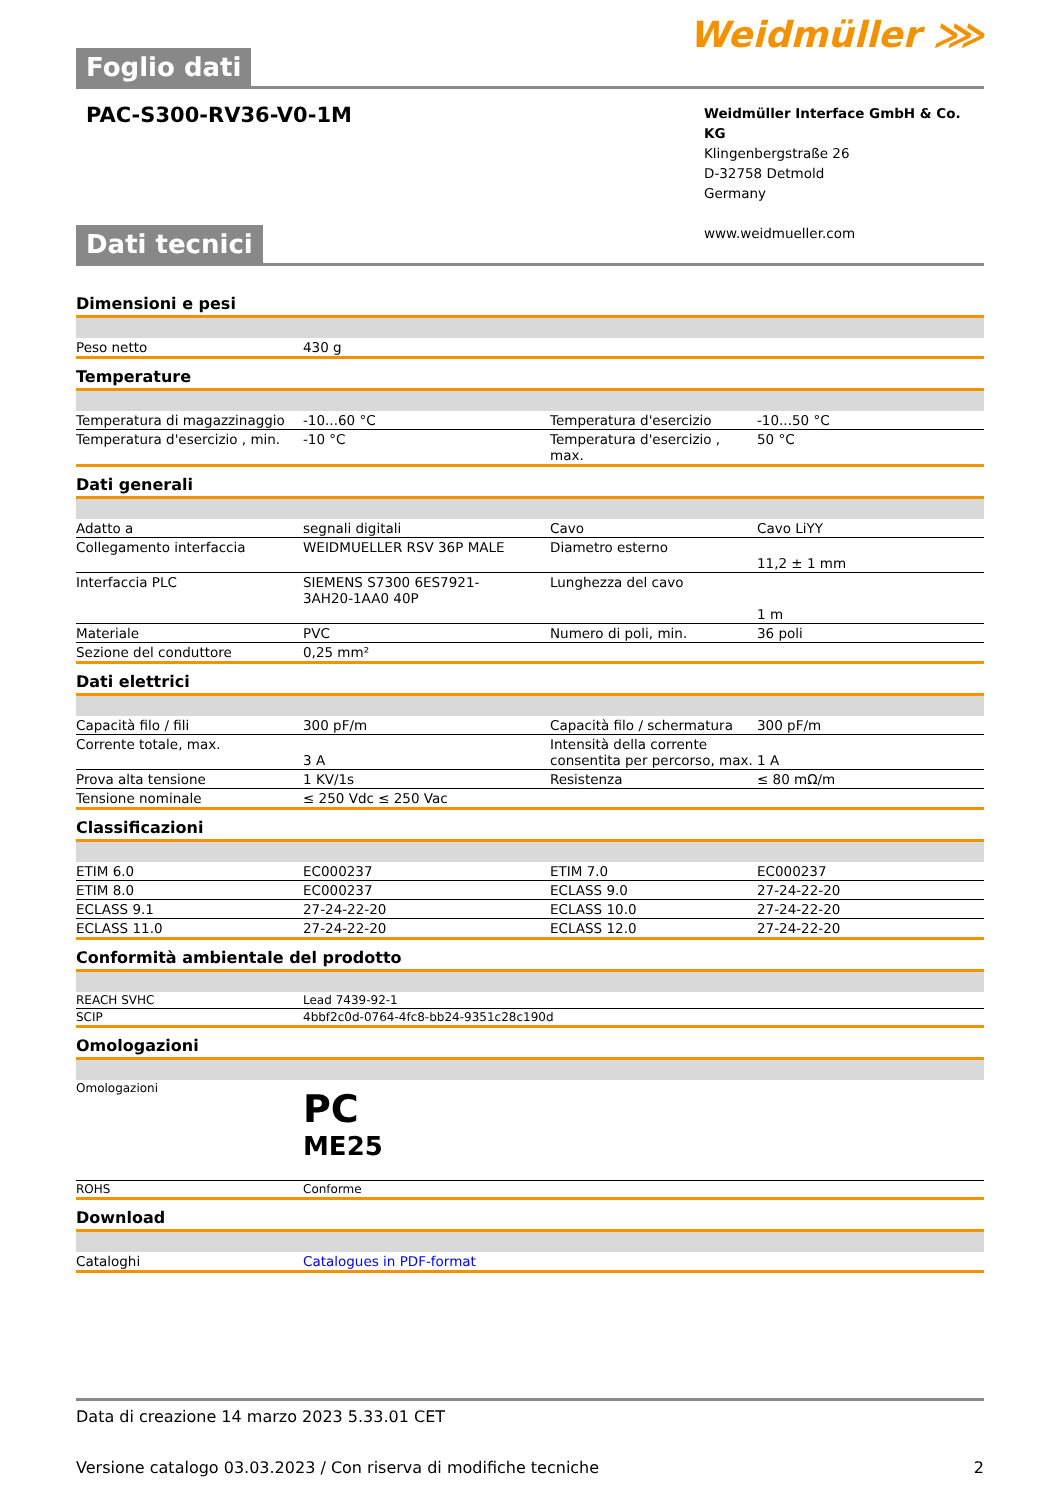Foglio dati
Weidmüller ⋙
PAC-S300-RV36-V0-1M
Weidmüller Interface GmbH & Co. KG
Klingenbergstraße 26
D-32758 Detmold
Germany
www.weidmueller.com
Dati tecnici
Dimensioni e pesi
| Peso netto | 430 g |
Temperature
| Temperatura di magazzinaggio | -10...60 °C | Temperatura d'esercizio | -10...50 °C |
| Temperatura d'esercizio , min. | -10 °C | Temperatura d'esercizio , max. | 50 °C |
Dati generali
| Adatto a | segnali digitali | Cavo | Cavo LiYY |
| Collegamento interfaccia | WEIDMUELLER RSV 36P MALE | Diametro esterno | 11,2 ± 1 mm |
| Interfaccia PLC | SIEMENS S7300 6ES7921-3AH20-1AA0 40P | Lunghezza del cavo | 1 m |
| Materiale | PVC | Numero di poli, min. | 36 poli |
| Sezione del conduttore | 0,25 mm² | | |
Dati elettrici
| Capacità filo / fili | 300 pF/m | Capacità filo / schermatura | 300 pF/m |
| Corrente totale, max. | 3 A | Intensità della corrente consentita per percorso, max. | 1 A |
| Prova alta tensione | 1 KV/1s | Resistenza | ≤ 80 mΩ/m |
| Tensione nominale | ≤ 250 Vdc ≤ 250 Vac | | |
Classificazioni
| ETIM 6.0 | EC000237 | ETIM 7.0 | EC000237 |
| ETIM 8.0 | EC000237 | ECLASS 9.0 | 27-24-22-20 |
| ECLASS 9.1 | 27-24-22-20 | ECLASS 10.0 | 27-24-22-20 |
| ECLASS 11.0 | 27-24-22-20 | ECLASS 12.0 | 27-24-22-20 |
Conformità ambientale del prodotto
| REACH SVHC | Lead 7439-92-1 |
| SCIP | 4bbf2c0d-0764-4fc8-bb24-9351c28c190d |
Omologazioni
| Omologazioni | PC ME25 |
| ROHS | Conforme |
Download
| Cataloghi | Catalogues in PDF-format |
Data di creazione 14 marzo 2023 5.33.01 CET
Versione catalogo 03.03.2023 / Con riserva di modifiche tecniche 2